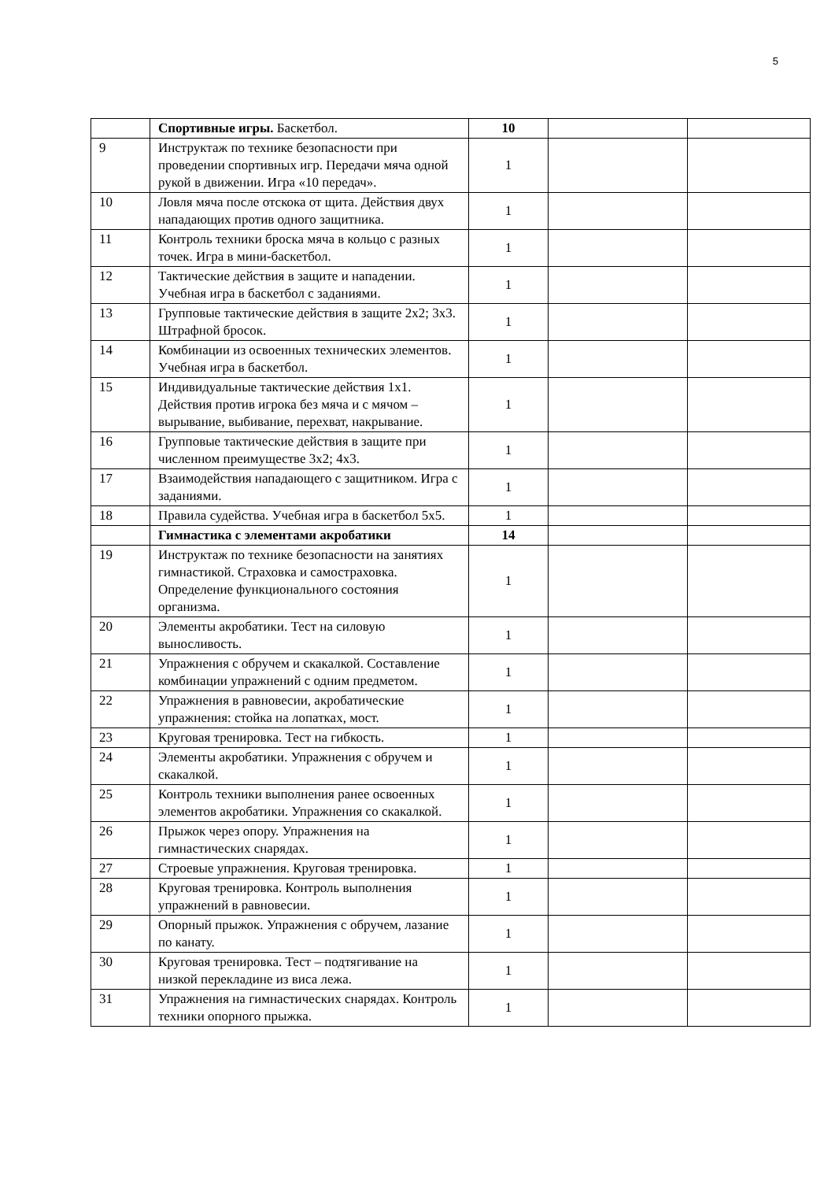5
| | Спортивные игры. Баскетбол. | 10 | | |
| 9 | Инструктаж по технике безопасности при проведении спортивных игр. Передачи мяча одной рукой в движении. Игра «10 передач». | 1 | | |
| 10 | Ловля мяча после отскока от щита. Действия двух нападающих против одного защитника. | 1 | | |
| 11 | Контроль техники броска мяча в кольцо с разных точек. Игра в мини-баскетбол. | 1 | | |
| 12 | Тактические действия в защите и нападении. Учебная игра в баскетбол с заданиями. | 1 | | |
| 13 | Групповые тактические действия в защите 2х2; 3х3. Штрафной бросок. | 1 | | |
| 14 | Комбинации из освоенных технических элементов. Учебная игра в баскетбол. | 1 | | |
| 15 | Индивидуальные тактические действия 1х1. Действия против игрока без мяча и с мячом – вырывание, выбивание, перехват, накрывание. | 1 | | |
| 16 | Групповые тактические действия в защите при численном преимуществе 3х2; 4х3. | 1 | | |
| 17 | Взаимодействия нападающего с защитником. Игра с заданиями. | 1 | | |
| 18 | Правила судейства. Учебная игра в баскетбол 5х5. | 1 | | |
| | Гимнастика с элементами акробатики | 14 | | |
| 19 | Инструктаж по технике безопасности на занятиях гимнастикой. Страховка и самостраховка. Определение функционального состояния организма. | 1 | | |
| 20 | Элементы акробатики. Тест на силовую выносливость. | 1 | | |
| 21 | Упражнения с обручем и скакалкой. Составление комбинации упражнений с одним предметом. | 1 | | |
| 22 | Упражнения в равновесии, акробатические упражнения: стойка на лопатках, мост. | 1 | | |
| 23 | Круговая тренировка. Тест на гибкость. | 1 | | |
| 24 | Элементы акробатики. Упражнения с обручем и скакалкой. | 1 | | |
| 25 | Контроль техники выполнения ранее освоенных элементов акробатики. Упражнения со скакалкой. | 1 | | |
| 26 | Прыжок через опору. Упражнения на гимнастических снарядах. | 1 | | |
| 27 | Строевые упражнения. Круговая тренировка. | 1 | | |
| 28 | Круговая тренировка. Контроль выполнения упражнений в равновесии. | 1 | | |
| 29 | Опорный прыжок. Упражнения с обручем, лазание по канату. | 1 | | |
| 30 | Круговая тренировка. Тест – подтягивание на низкой перекладине из виса лежа. | 1 | | |
| 31 | Упражнения на гимнастических снарядах. Контроль техники опорного прыжка. | 1 | | |